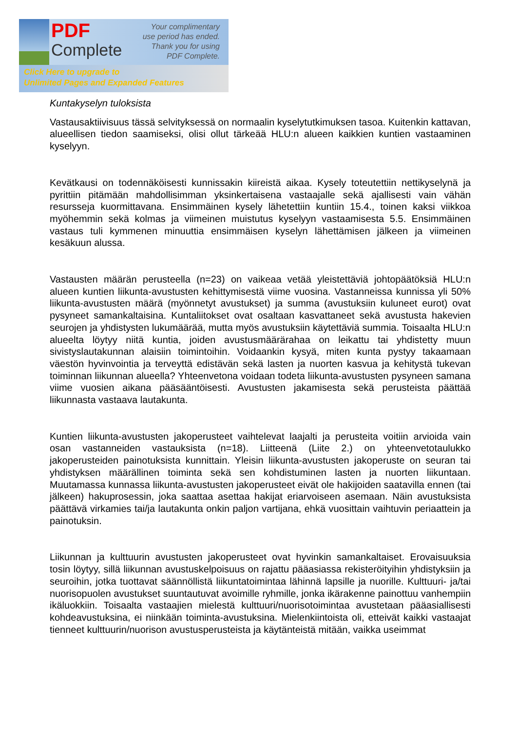PDF
Complete
Your complimentary
use period has ended.
Thank you for using
PDF Complete.
Click Here to upgrade to
Unlimited Pages and Expanded Features
Kuntakyselyn tuloksista
Vastausaktiivisuus tässä selvityksessä on normaalin kyselytutkimuksen tasoa. Kuitenkin kattavan, alueellisen tiedon saamiseksi, olisi ollut tärkeää HLU:n alueen kaikkien kuntien vastaaminen kyselyyn.
Kevätkausi on todennäköisesti kunnissakin kiireistä aikaa. Kysely toteutettiin nettikyselynä ja pyrittiin pitämään mahdollisimman yksinkertaisena vastaajalle sekä ajallisesti vain vähän resursseja kuormittavana. Ensimmäinen kysely lähetettiin kuntiin 15.4., toinen kaksi viikkoa myöhemmin sekä kolmas ja viimeinen muistutus kyselyyn vastaamisesta 5.5. Ensimmäinen vastaus tuli kymmenen minuuttia ensimmäisen kyselyn lähettämisen jälkeen ja viimeinen kesäkuun alussa.
Vastausten määrän perusteella (n=23) on vaikeaa vetää yleistettäviä johtopäätöksiä HLU:n alueen kuntien liikunta-avustusten kehittymisestä viime vuosina. Vastanneissa kunnissa yli 50% liikunta-avustusten määrä (myönnetyt avustukset) ja summa (avustuksiin kuluneet eurot) ovat pysyneet samankaltaisina. Kuntaliitokset ovat osaltaan kasvattaneet sekä avustusta hakevien seurojen ja yhdistysten lukumäärää, mutta myös avustuksiin käytettäviä summia. Toisaalta HLU:n alueelta löytyy niitä kuntia, joiden avustusmäärärahaa on leikattu tai yhdistetty muun sivistyslautakunnan alaisiin toimintoihin. Voidaankin kysyä, miten kunta pystyy takaamaan väestön hyvinvointia ja terveyttä edistävän sekä lasten ja nuorten kasvua ja kehitystä tukevan toiminnan liikunnan alueella? Yhteenvetona voidaan todeta liikunta-avustusten pysyneen samana viime vuosien aikana pääsääntöisesti. Avustusten jakamisesta sekä perusteista päättää liikunnasta vastaava lautakunta.
Kuntien liikunta-avustusten jakoperusteet vaihtelevat laajalti ja perusteita voitiin arvioida vain osan vastanneiden vastauksista (n=18). Liitteenä (Liite 2.) on yhteenvetotaulukko jakoperusteiden painotuksista kunnittain. Yleisin liikunta-avustusten jakoperuste on seuran tai yhdistyksen määrällinen toiminta sekä sen kohdistuminen lasten ja nuorten liikuntaan. Muutamassa kunnassa liikunta-avustusten jakoperusteet eivät ole hakijoiden saatavilla ennen (tai jälkeen) hakuprosessin, joka saattaa asettaa hakijat eriarvoiseen asemaan. Näin avustuksista päättävä virkamies tai/ja lautakunta onkin paljon vartijana, ehkä vuosittain vaihtuvin periaattein ja painotuksin.
Liikunnan ja kulttuurin avustusten jakoperusteet ovat hyvinkin samankaltaiset. Erovaisuuksia tosin löytyy, sillä liikunnan avustuskelpoisuus on rajattu pääasiassa rekisteröityihin yhdistyksiin ja seuroihin, jotka tuottavat säännöllistä liikuntatoimintaa lähinnä lapsille ja nuorille. Kulttuuri- ja/tai nuorisopuolen avustukset suuntautuvat avoimille ryhmille, jonka ikärakenne painottuu vanhempiin ikäluokkiin. Toisaalta vastaajien mielestä kulttuuri/nuorisotoimintaa avustetaan pääasiallisesti kohdeavustuksina, ei niinkään toiminta-avustuksina. Mielenkiintoista oli, etteivät kaikki vastaajat tienneet kulttuurin/nuorison avustusperusteista ja käytänteistä mitään, vaikka useimmat